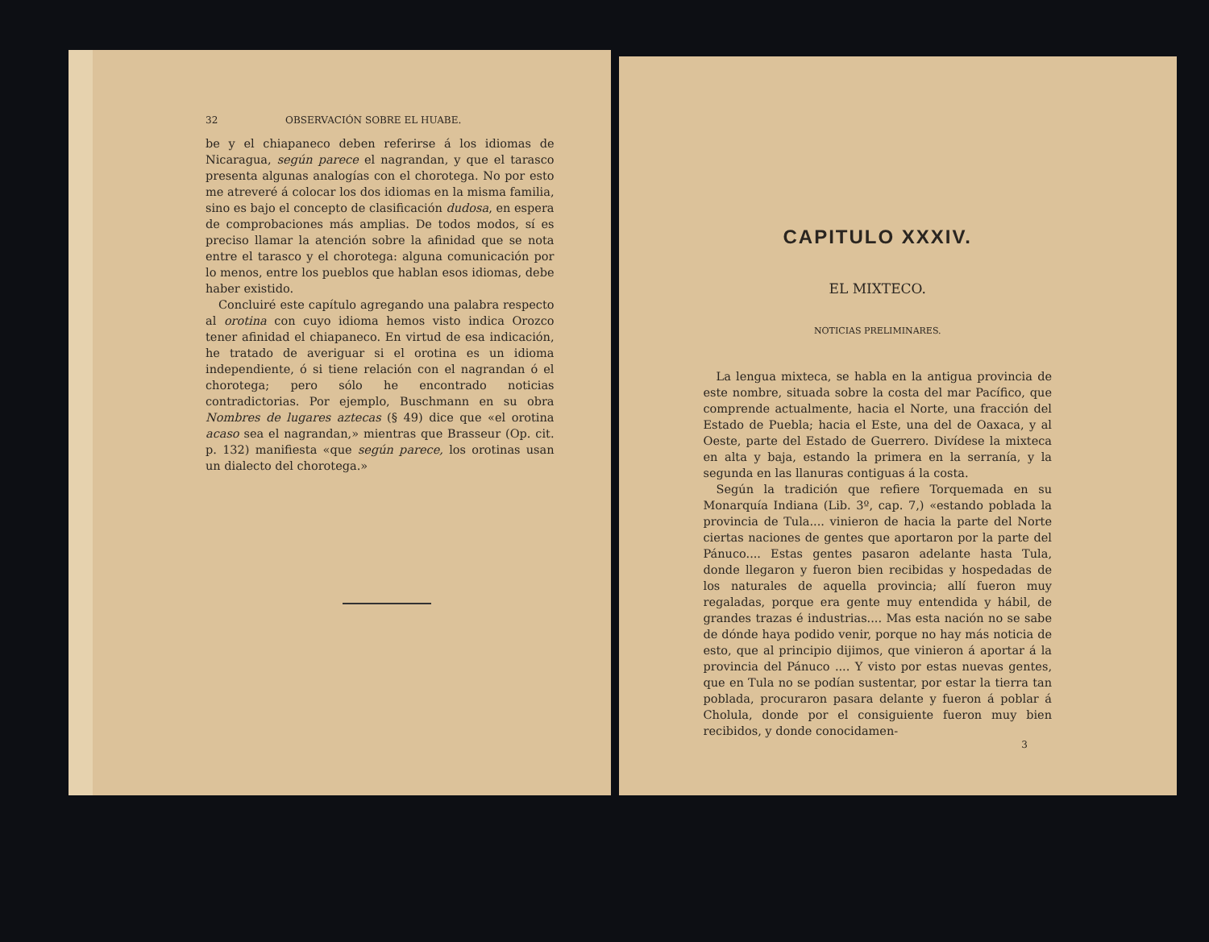32 OBSERVACIÓN SOBRE EL HUABE.
be y el chiapaneco deben referirse á los idiomas de Nicaragua, según parece el nagrandan, y que el tarasco presenta algunas analogías con el chorotega. No por esto me atreveré á colocar los dos idiomas en la misma familia, sino es bajo el concepto de clasificación dudosa, en espera de comprobaciones más amplias. De todos modos, sí es preciso llamar la atención sobre la afinidad que se nota entre el tarasco y el chorotega: alguna comunicación por lo menos, entre los pueblos que hablan esos idiomas, debe haber existido.
Concluiré este capítulo agregando una palabra respecto al orotina con cuyo idioma hemos visto indica Orozco tener afinidad el chiapaneco. En virtud de esa indicación, he tratado de averiguar si el orotina es un idioma independiente, ó si tiene relación con el nagrandan ó el chorotega; pero sólo he encontrado noticias contradictorias. Por ejemplo, Buschmann en su obra Nombres de lugares aztecas (§ 49) dice que «el orotina acaso sea el nagrandan,» mientras que Brasseur (Op. cit. p. 132) manifiesta «que según parece, los orotinas usan un dialecto del chorotega.»
CAPITULO XXXIV.
EL MIXTECO.
NOTICIAS PRELIMINARES.
La lengua mixteca, se habla en la antigua provincia de este nombre, situada sobre la costa del mar Pacífico, que comprende actualmente, hacia el Norte, una fracción del Estado de Puebla; hacia el Este, una del de Oaxaca, y al Oeste, parte del Estado de Guerrero. Divídese la mixteca en alta y baja, estando la primera en la serranía, y la segunda en las llanuras contiguas á la costa.
Según la tradición que refiere Torquemada en su Monarquía Indiana (Lib. 3º, cap. 7,) «estando poblada la provincia de Tula.... vinieron de hacia la parte del Norte ciertas naciones de gentes que aportaron por la parte del Pánuco.... Estas gentes pasaron adelante hasta Tula, donde llegaron y fueron bien recibidas y hospedadas de los naturales de aquella provincia; allí fueron muy regaladas, porque era gente muy entendida y hábil, de grandes trazas é industrias.... Mas esta nación no se sabe de dónde haya podido venir, porque no hay más noticia de esto, que al principio dijimos, que vinieron á aportar á la provincia del Pánuco .... Y visto por estas nuevas gentes, que en Tula no se podían sustentar, por estar la tierra tan poblada, procuraron pasara delante y fueron á poblar á Cholula, donde por el consiguiente fueron muy bien recibidos, y donde conocidamen-
3